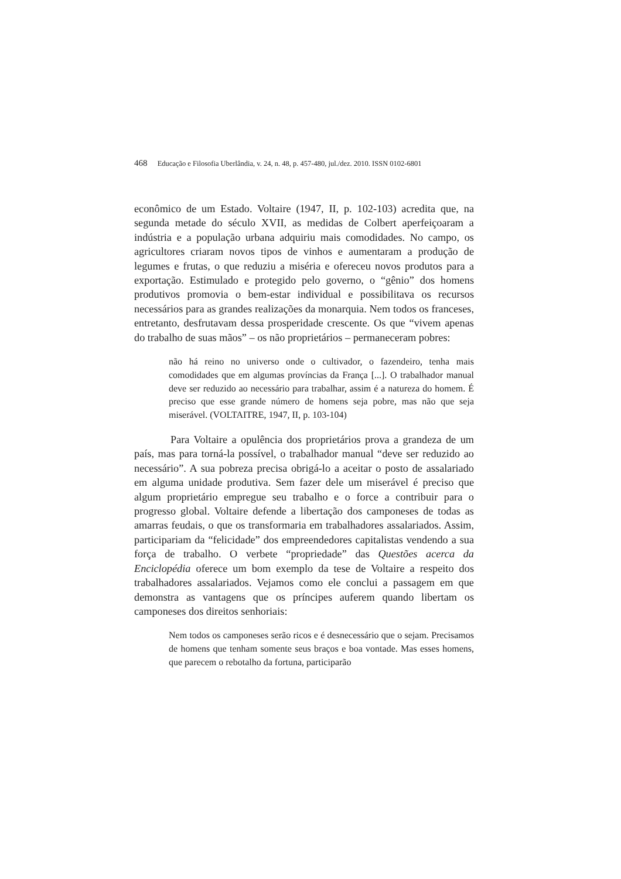468 Educação e Filosofia Uberlândia, v. 24, n. 48, p. 457-480, jul./dez. 2010. ISSN 0102-6801
econômico de um Estado. Voltaire (1947, II, p. 102-103) acredita que, na segunda metade do século XVII, as medidas de Colbert aperfeiçoaram a indústria e a população urbana adquiriu mais comodidades. No campo, os agricultores criaram novos tipos de vinhos e aumentaram a produção de legumes e frutas, o que reduziu a miséria e ofereceu novos produtos para a exportação. Estimulado e protegido pelo governo, o “gênio” dos homens produtivos promovia o bem-estar individual e possibilitava os recursos necessários para as grandes realizações da monarquia. Nem todos os franceses, entretanto, desfrutavam dessa prosperidade crescente. Os que “vivem apenas do trabalho de suas mãos” – os não proprietários – permaneceram pobres:
não há reino no universo onde o cultivador, o fazendeiro, tenha mais comodidades que em algumas províncias da França [...]. O trabalhador manual deve ser reduzido ao necessário para trabalhar, assim é a natureza do homem. É preciso que esse grande número de homens seja pobre, mas não que seja miserável. (VOLTAITRE, 1947, II, p. 103-104)
Para Voltaire a opulência dos proprietários prova a grandeza de um país, mas para torná-la possível, o trabalhador manual “deve ser reduzido ao necessário”. A sua pobreza precisa obrigá-lo a aceitar o posto de assalariado em alguma unidade produtiva. Sem fazer dele um miserável é preciso que algum proprietário empregue seu trabalho e o force a contribuir para o progresso global. Voltaire defende a libertação dos camponeses de todas as amarras feudais, o que os transformaria em trabalhadores assalariados. Assim, participariam da “felicidade” dos empreendedores capitalistas vendendo a sua força de trabalho. O verbete “propriedade” das Questões acerca da Enciclopédia oferece um bom exemplo da tese de Voltaire a respeito dos trabalhadores assalariados. Vejamos como ele conclui a passagem em que demonstra as vantagens que os príncipes auferem quando libertam os camponeses dos direitos senhoriais:
Nem todos os camponeses serão ricos e é desnecessário que o sejam. Precisamos de homens que tenham somente seus braços e boa vontade. Mas esses homens, que parecem o rebotalho da fortuna, participarão